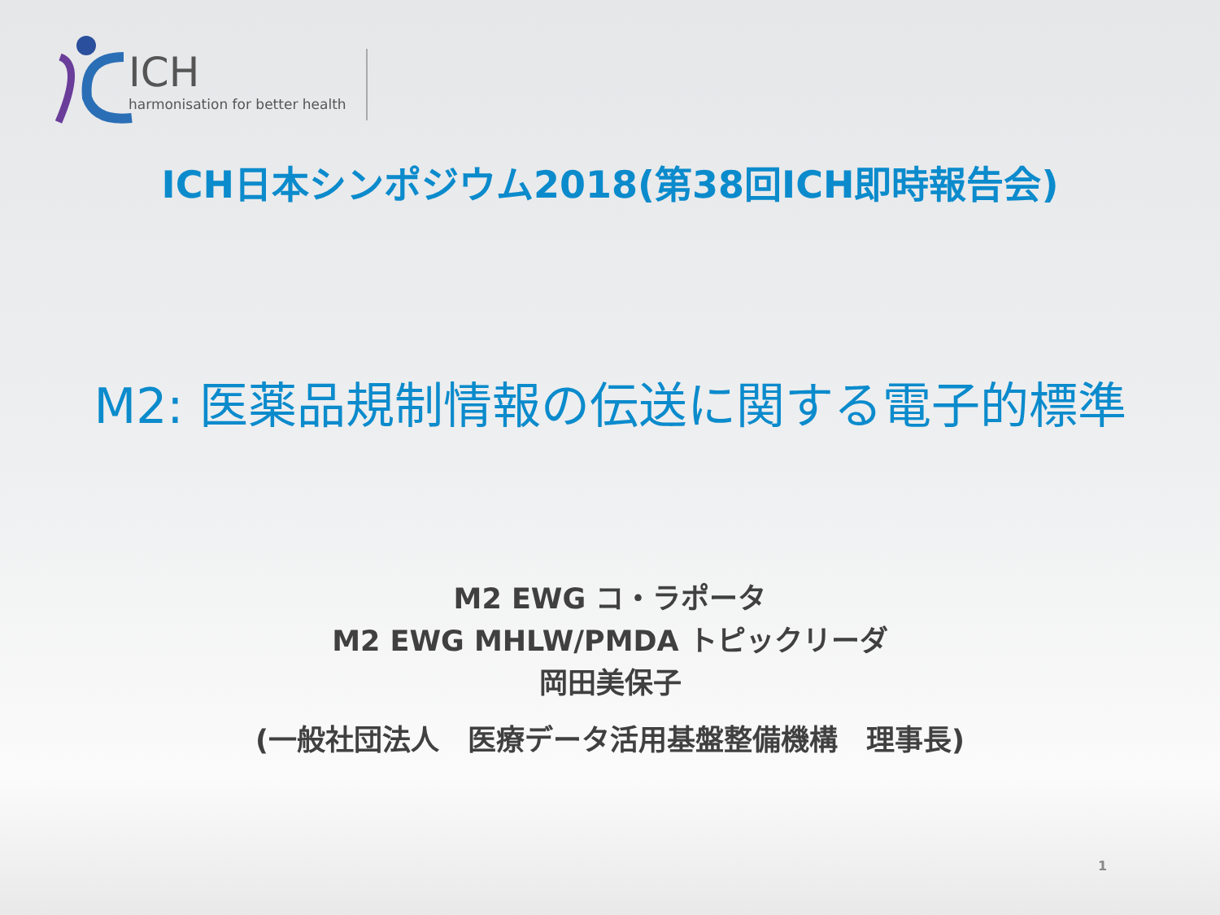ICH
harmonisation for better health
ICH日本シンポジウム2018(第38回ICH即時報告会)
M2: 医薬品規制情報の伝送に関する電子的標準
M2 EWG コ・ラポータ
M2 EWG MHLW/PMDA トピックリーダ
岡田美保子
(一般社団法人　医療データ活用基盤整備機構　理事長)
1